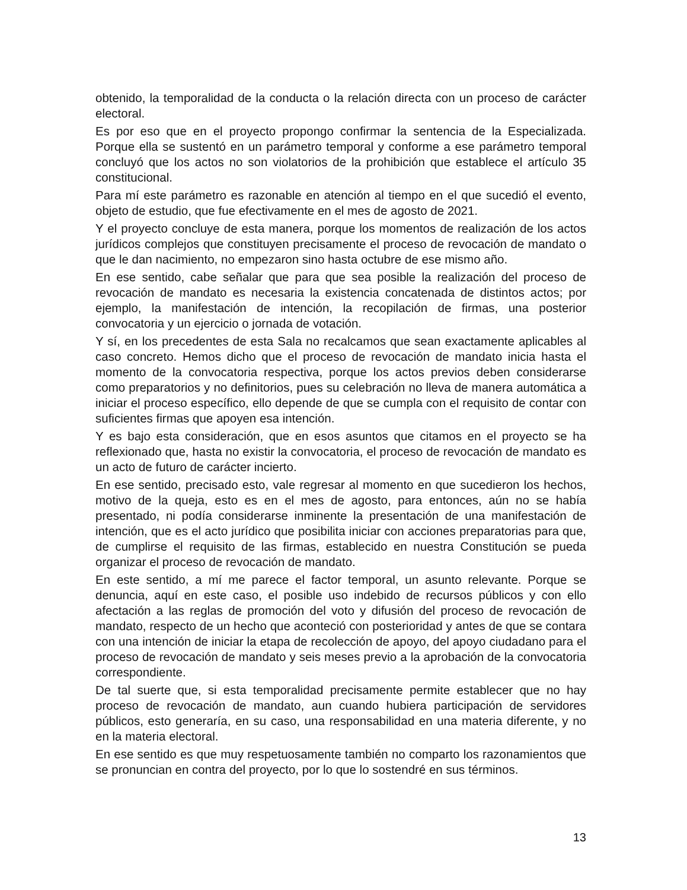obtenido, la temporalidad de la conducta o la relación directa con un proceso de carácter electoral.
Es por eso que en el proyecto propongo confirmar la sentencia de la Especializada. Porque ella se sustentó en un parámetro temporal y conforme a ese parámetro temporal concluyó que los actos no son violatorios de la prohibición que establece el artículo 35 constitucional.
Para mí este parámetro es razonable en atención al tiempo en el que sucedió el evento, objeto de estudio, que fue efectivamente en el mes de agosto de 2021.
Y el proyecto concluye de esta manera, porque los momentos de realización de los actos jurídicos complejos que constituyen precisamente el proceso de revocación de mandato o que le dan nacimiento, no empezaron sino hasta octubre de ese mismo año.
En ese sentido, cabe señalar que para que sea posible la realización del proceso de revocación de mandato es necesaria la existencia concatenada de distintos actos; por ejemplo, la manifestación de intención, la recopilación de firmas, una posterior convocatoria y un ejercicio o jornada de votación.
Y sí, en los precedentes de esta Sala no recalcamos que sean exactamente aplicables al caso concreto. Hemos dicho que el proceso de revocación de mandato inicia hasta el momento de la convocatoria respectiva, porque los actos previos deben considerarse como preparatorios y no definitorios, pues su celebración no lleva de manera automática a iniciar el proceso específico, ello depende de que se cumpla con el requisito de contar con suficientes firmas que apoyen esa intención.
Y es bajo esta consideración, que en esos asuntos que citamos en el proyecto se ha reflexionado que, hasta no existir la convocatoria, el proceso de revocación de mandato es un acto de futuro de carácter incierto.
En ese sentido, precisado esto, vale regresar al momento en que sucedieron los hechos, motivo de la queja, esto es en el mes de agosto, para entonces, aún no se había presentado, ni podía considerarse inminente la presentación de una manifestación de intención, que es el acto jurídico que posibilita iniciar con acciones preparatorias para que, de cumplirse el requisito de las firmas, establecido en nuestra Constitución se pueda organizar el proceso de revocación de mandato.
En este sentido, a mí me parece el factor temporal, un asunto relevante. Porque se denuncia, aquí en este caso, el posible uso indebido de recursos públicos y con ello afectación a las reglas de promoción del voto y difusión del proceso de revocación de mandato, respecto de un hecho que aconteció con posterioridad y antes de que se contara con una intención de iniciar la etapa de recolección de apoyo, del apoyo ciudadano para el proceso de revocación de mandato y seis meses previo a la aprobación de la convocatoria correspondiente.
De tal suerte que, si esta temporalidad precisamente permite establecer que no hay proceso de revocación de mandato, aun cuando hubiera participación de servidores públicos, esto generaría, en su caso, una responsabilidad en una materia diferente, y no en la materia electoral.
En ese sentido es que muy respetuosamente también no comparto los razonamientos que se pronuncian en contra del proyecto, por lo que lo sostendré en sus términos.
13